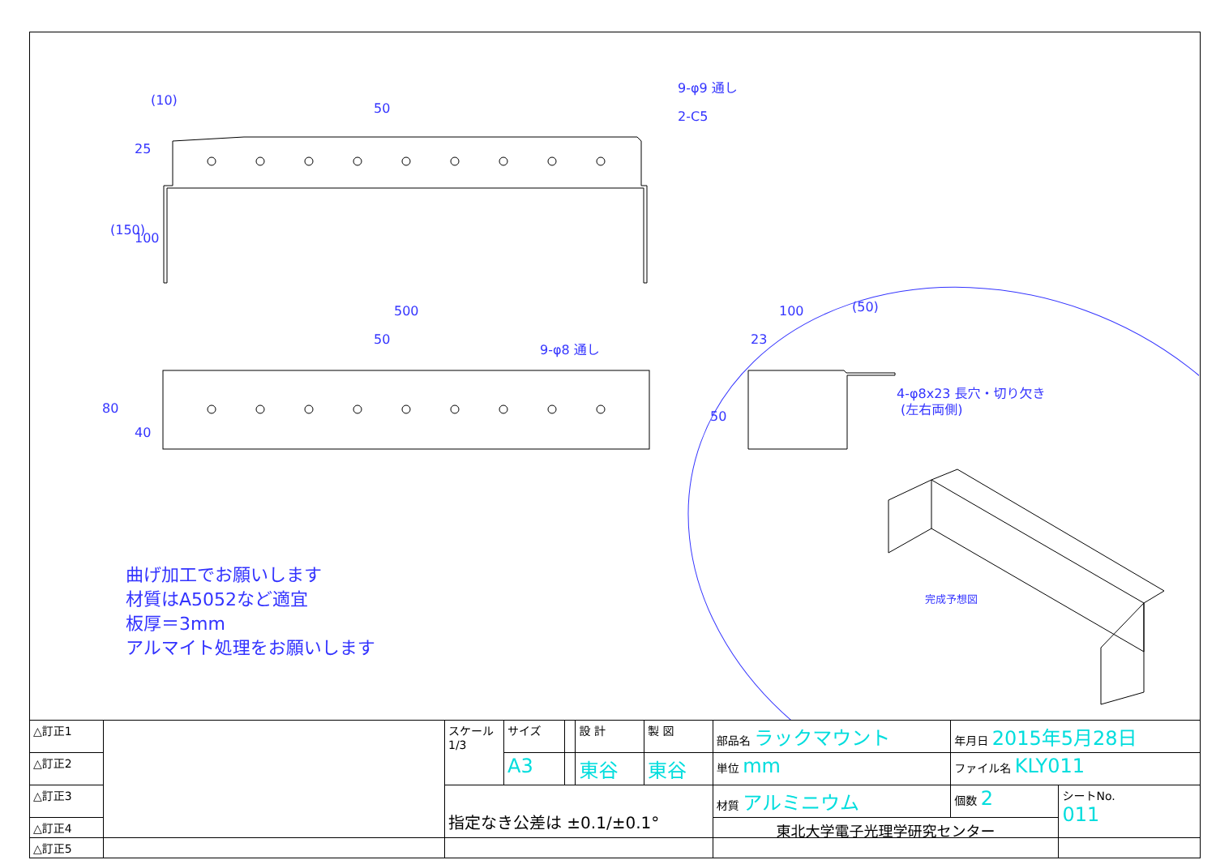(10)
50
9-φ9 通し
2-C5
500
50
9-φ8 通し
100
(50)
23
4-φ8x23 長穴・切り欠き
(左右両側)
完成予想図
(150)
25
100
80
40
50
曲げ加工でお願いします
材質はA5052など適宜
板厚＝3mm
アルマイト処理をお願いします
| △訂正1 | | スケール 1/3 | サイズ | | 設 計 | 製 図 | 部品名 ラックマウント | 年月日 2015年5月28日 | |
| △訂正2 | | | A3 | | 東谷 | 東谷 | 単位 mm | ファイル名 KLY011 | |
| △訂正3 | | 指定なき公差は ±0.1/±0.1° | | | | | 材質 アルミニウム | 個数 2 | シートNo. 011 |
| △訂正4 | | | | | | | 東北大学電子光理学研究センター | | |
| △訂正5 | | | | | | | | | |